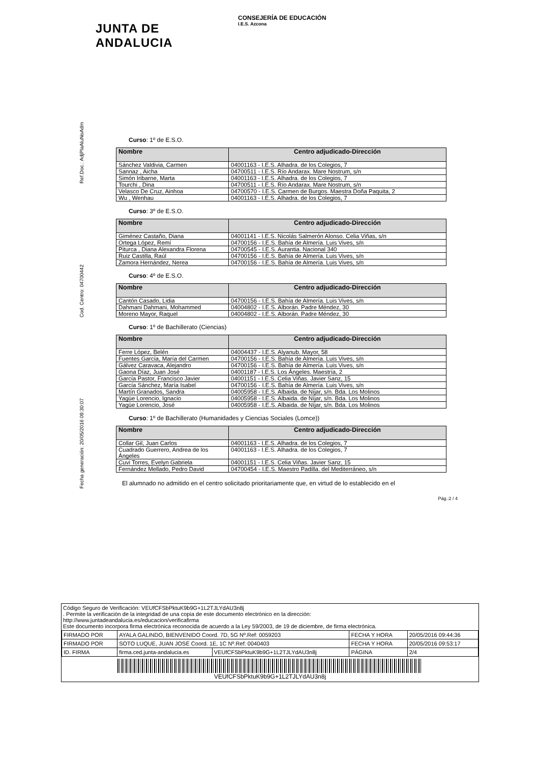JUNTA DE ANDALUCIA
CONSEJERÍA DE EDUCACIÓN
I.E.S. Azcona
Ref.Doc.: AdjPlaAluNoAdm
Cod. Centro: 04700442
Fecha generación: 20/05/2016 09:30:07
Curso: 1º de E.S.O.
| Nombre | Centro adjudicado-Dirección |
| --- | --- |
| Sánchez Valdivia, Carmen | 04001163 - I.E.S. Alhadra. de los Colegios, 7 |
| Sannaz , Aicha | 04700511 - I.E.S. Río Andarax. Mare Nostrum, s/n |
| Simón Iribarne, Marta | 04001163 - I.E.S. Alhadra. de los Colegios, 7 |
| Tourchi , Dina | 04700511 - I.E.S. Río Andarax. Mare Nostrum, s/n |
| Velasco De Cruz, Ainhoa | 04700570 - I.E.S. Carmen de Burgos. Maestra Doña Paquita, 2 |
| Wu , Wenhau | 04001163 - I.E.S. Alhadra. de los Colegios, 7 |
Curso: 3º de E.S.O.
| Nombre | Centro adjudicado-Dirección |
| --- | --- |
| Giménez Castaño, Diana | 04001141 - I.E.S. Nicolás Salmerón Alonso. Celia Viñas, s/n |
| Ortega López, Remí | 04700156 - I.E.S. Bahía de Almería. Luis Vives, s/n |
| Piturca , Diana Alexandra Florena | 04700545 - I.E.S. Aurantia. Nacional 340 |
| Ruiz Castilla, Raúl | 04700156 - I.E.S. Bahía de Almería. Luis Vives, s/n |
| Zamora Hernández, Nerea | 04700156 - I.E.S. Bahía de Almería. Luis Vives, s/n |
Curso: 4º de E.S.O.
| Nombre | Centro adjudicado-Dirección |
| --- | --- |
| Cantón Casado, Lidia | 04700156 - I.E.S. Bahía de Almería. Luis Vives, s/n |
| Dahmani Dahmani, Mohammed | 04004802 - I.E.S. Alborán. Padre Méndez, 30 |
| Moreno Mayor, Raquel | 04004802 - I.E.S. Alborán. Padre Méndez, 30 |
Curso: 1º de Bachillerato (Ciencias)
| Nombre | Centro adjudicado-Dirección |
| --- | --- |
| Ferre López, Belén | 04004437 - I.E.S. Alyanub. Mayor, 58 |
| Fuentes García, María del Carmen | 04700156 - I.E.S. Bahía de Almería. Luis Vives, s/n |
| Gálvez Caravaca, Alejandro | 04700156 - I.E.S. Bahía de Almería. Luis Vives, s/n |
| Gaona Díaz, Juan José | 04001187 - I.E.S. Los Ángeles. Maestría, 2 |
| García Pastor, Francisco Javier | 04001151 - I.E.S. Celia Viñas. Javier Sanz, 15 |
| García Sánchez, María Isabel | 04700156 - I.E.S. Bahía de Almería. Luis Vives, s/n |
| Martín Granados, Sandra | 04005958 - I.E.S. Albaida. de Níjar, s/n. Bda. Los Molinos |
| Yagüe Lorencio, Ignacio | 04005958 - I.E.S. Albaida. de Níjar, s/n. Bda. Los Molinos |
| Yagüe Lorencio, José | 04005958 - I.E.S. Albaida. de Níjar, s/n. Bda. Los Molinos |
Curso: 1º de Bachillerato (Humanidades y Ciencias Sociales (Lomce))
| Nombre | Centro adjudicado-Dirección |
| --- | --- |
| Collar Gil, Juan Carlos | 04001163 - I.E.S. Alhadra. de los Colegios, 7 |
| Cuadrado Guerrero, Andrea de los Ángeles | 04001163 - I.E.S. Alhadra. de los Colegios, 7 |
| Cuvi Torres, Evelyn Gabriela | 04001151 - I.E.S. Celia Viñas. Javier Sanz, 15 |
| Fernández Mellado, Pedro David | 04700454 - I.E.S. Maestro Padilla. del Mediterráneo, s/n |
El alumnado no admitido en el centro solicitado prioritariamente que, en virtud de lo establecido en el
Pág.:2 / 4
Código Seguro de Verificación: VEUfCFSbPktuK9b9G+1L2TJLYdAU3n8j
. Permite la verificación de la integridad de una copia de este documento electrónico en la dirección:
http://www.juntadeandalucia.es/educacion/verificafirma
Este documento incorpora firma electrónica reconocida de acuerdo a la Ley 59/2003, de 19 de diciembre, de firma electrónica.
| FIRMADO POR | AYALA GALINDO, BIENVENIDO Coord. 7D, 5G Nº.Ref: 0059203 | | FECHA Y HORA | 20/05/2016 09:44:36 |
| FIRMADO POR | SOTO LUQUE, JUAN JOSÉ Coord. 1E, 1C Nº.Ref: 0040403 | | FECHA Y HORA | 20/05/2016 09:53:17 |
| ID. FIRMA | firma.ced.junta-andalucia.es | VEUfCFSbPktuK9b9G+1L2TJLYdAU3n8j | PÁGINA | 2/4 |
VEUfCFSbPktuK9b9G+1L2TJLYdAU3n8j